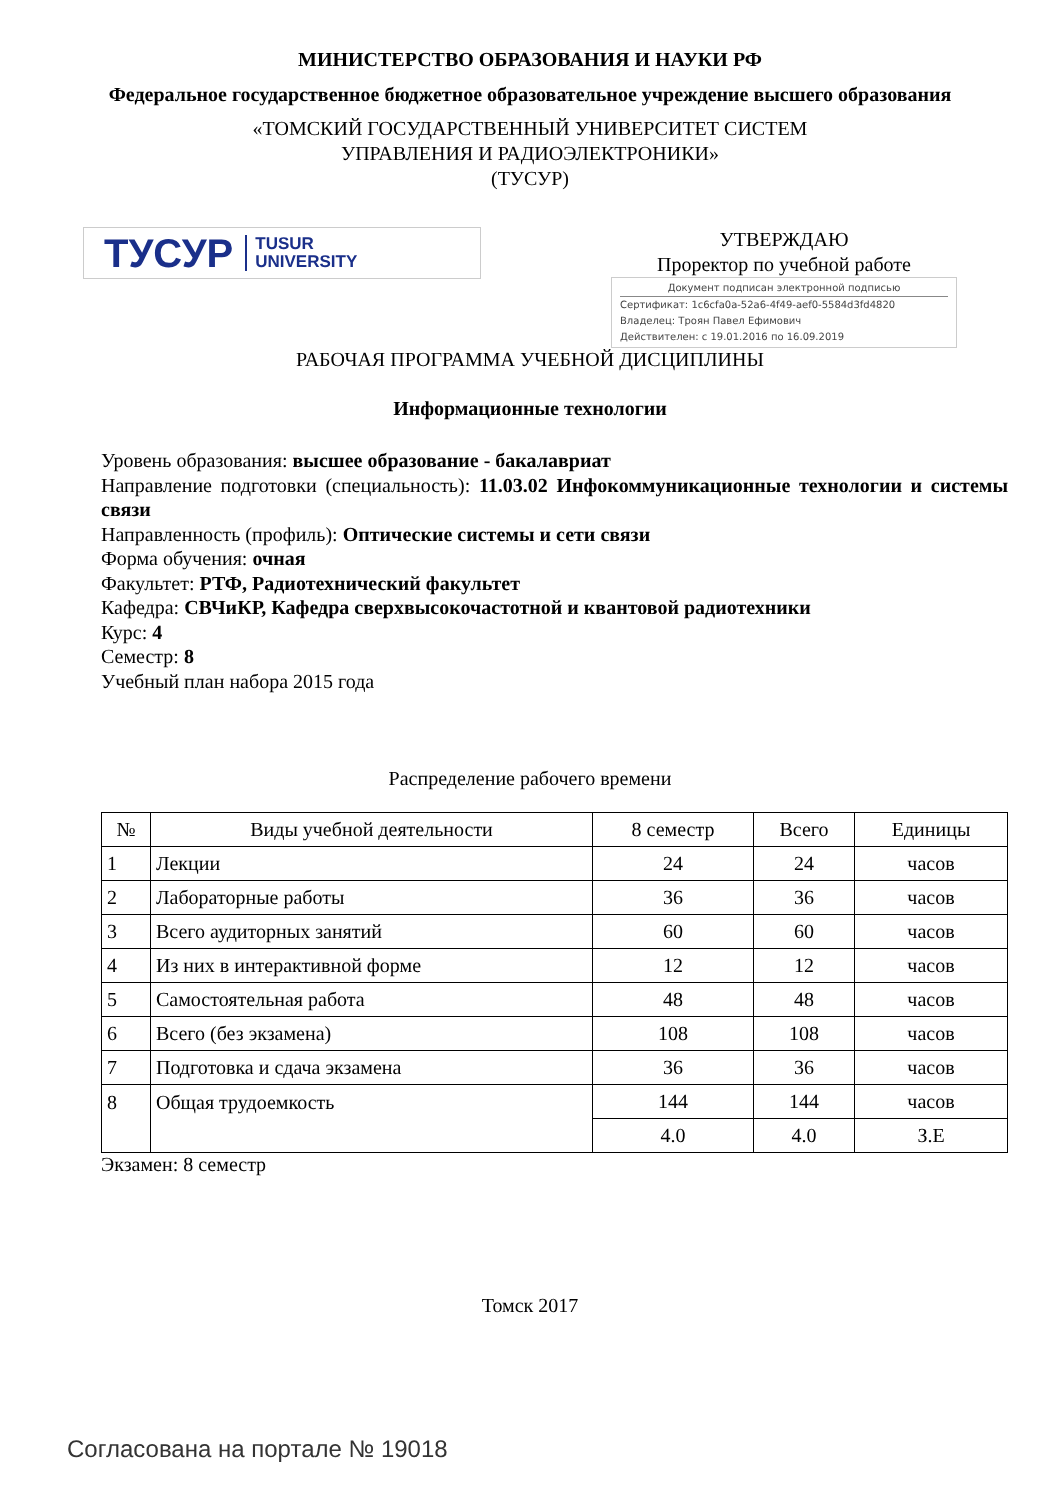МИНИСТЕРСТВО ОБРАЗОВАНИЯ И НАУКИ РФ
Федеральное государственное бюджетное образовательное учреждение высшего образования
«ТОМСКИЙ ГОСУДАРСТВЕННЫЙ УНИВЕРСИТЕТ СИСТЕМ
УПРАВЛЕНИЯ И РАДИОЭЛЕКТРОНИКИ»
(ТУСУР)
ТУСУР TUSUR
UNIVERSITY
УТВЕРЖДАЮ
Проректор по учебной работе
Документ подписан электронной подписью
Сертификат: 1c6cfa0a-52a6-4f49-aef0-5584d3fd4820
Владелец: Троян Павел Ефимович
Действителен: с 19.01.2016 по 16.09.2019
РАБОЧАЯ ПРОГРАММА УЧЕБНОЙ ДИСЦИПЛИНЫ
Информационные технологии
Уровень образования: высшее образование - бакалавриат
Направление подготовки (специальность): 11.03.02 Инфокоммуникационные технологии и системы связи
Направленность (профиль): Оптические системы и сети связи
Форма обучения: очная
Факультет: РТФ, Радиотехнический факультет
Кафедра: СВЧиКР, Кафедра сверхвысокочастотной и квантовой радиотехники
Курс: 4
Семестр: 8
Учебный план набора 2015 года
Распределение рабочего времени
| № | Виды учебной деятельности | 8 семестр | Всего | Единицы |
| --- | --- | --- | --- | --- |
| 1 | Лекции | 24 | 24 | часов |
| 2 | Лабораторные работы | 36 | 36 | часов |
| 3 | Всего аудиторных занятий | 60 | 60 | часов |
| 4 | Из них в интерактивной форме | 12 | 12 | часов |
| 5 | Самостоятельная работа | 48 | 48 | часов |
| 6 | Всего (без экзамена) | 108 | 108 | часов |
| 7 | Подготовка и сдача экзамена | 36 | 36 | часов |
| 8 | Общая трудоемкость | 144 | 144 | часов |
| | | 4.0 | 4.0 | З.Е |
Экзамен: 8 семестр
Томск 2017
Согласована на портале № 19018